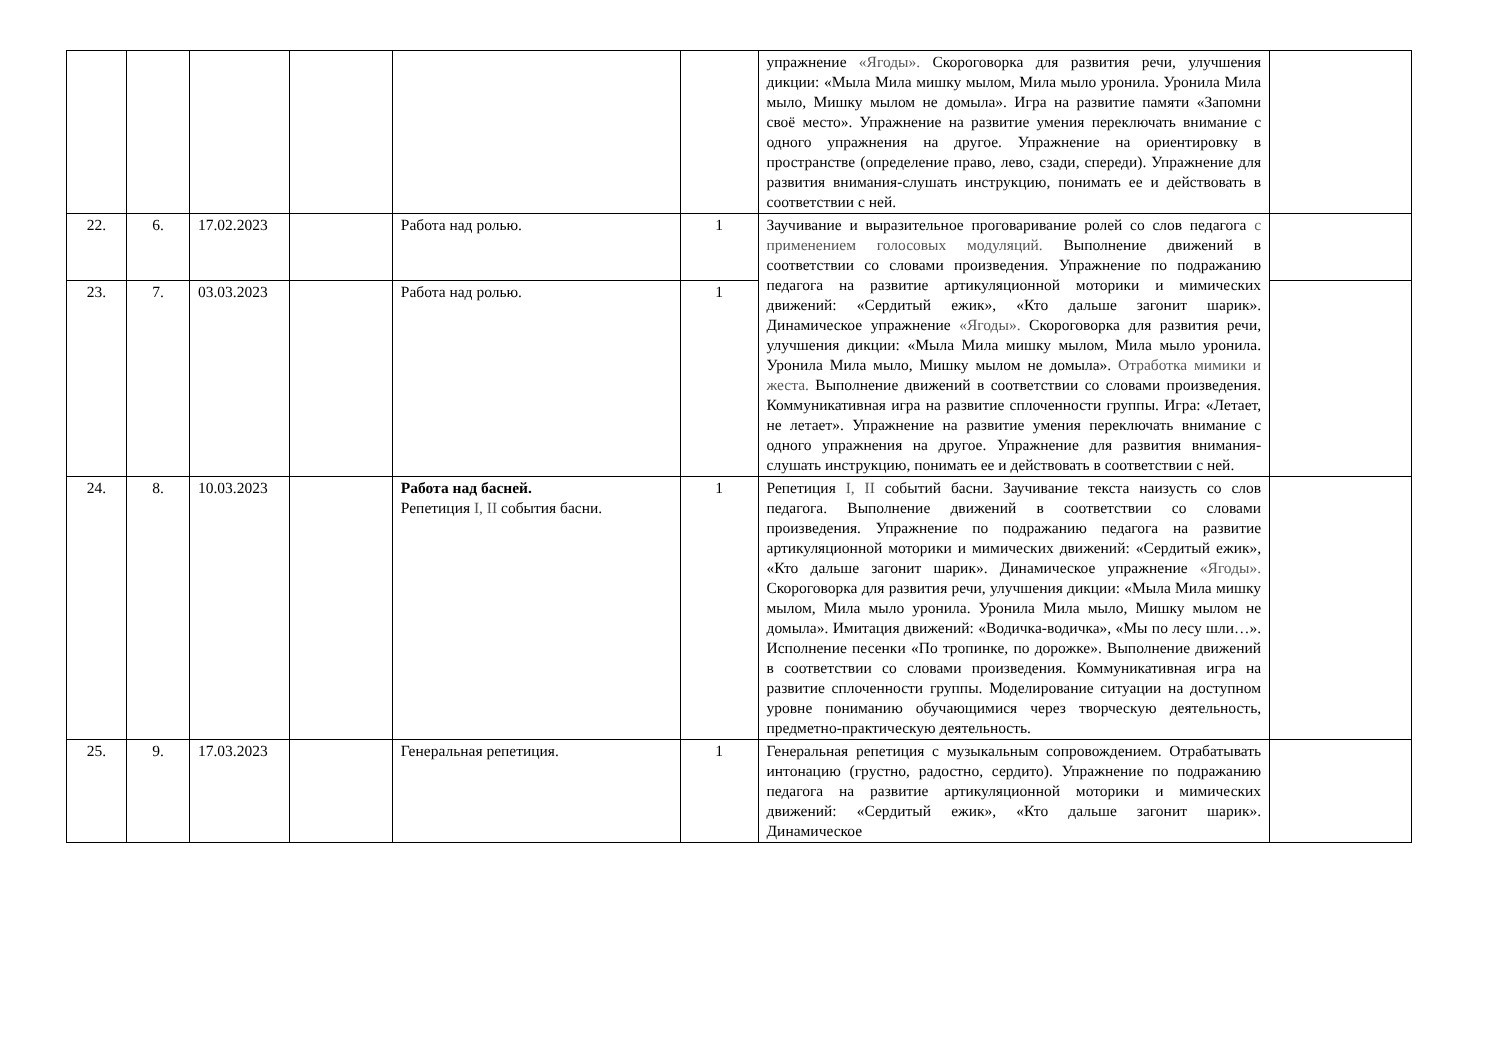| | | | | | | упражнение «Ягоды». Скороговорка для развития речи, улучшения дикции: «Мыла Мила мишку мылом, Мила мыло уронила. Уронила Мила мыло, Мишку мылом не домыла». Игра на развитие памяти «Запомни своё место». Упражнение на развитие умения переключать внимание с одного упражнения на другое. Упражнение на ориентировку в пространстве (определение право, лево, сзади, спереди). Упражнение для развития внимания-слушать инструкцию, понимать ее и действовать в соответствии с ней. | |
| 22. | 6. | 17.02.2023 | | Работа над ролью. | 1 | Заучивание и выразительное проговаривание ролей со слов педагога с применением голосовых модуляций. Выполнение движений в соответствии со словами произведения. Упражнение по подражанию педагога на развитие артикуляционной моторики и мимических движений: «Сердитый ежик», «Кто дальше загонит шарик». Динамическое упражнение «Ягоды». Скороговорка для развития речи, улучшения дикции: «Мыла Мила мишку мылом, Мила мыло уронила. Уронила Мила мыло, Мишку мылом не домыла». Отработка мимики и жеста. Выполнение движений в соответствии со словами произведения. Коммуникативная игра на развитие сплоченности группы. Игра: «Летает, не летает». Упражнение на развитие умения переключать внимание с одного упражнения на другое. Упражнение для развития внимания-слушать инструкцию, понимать ее и действовать в соответствии с ней. | |
| 23. | 7. | 03.03.2023 | | Работа над ролью. | 1 | | |
| 24. | 8. | 10.03.2023 | | Работа над басней. Репетиция I, II события басни. | 1 | Репетиция I, II событий басни. Заучивание текста наизусть со слов педагога. Выполнение движений в соответствии со словами произведения. Упражнение по подражанию педагога на развитие артикуляционной моторики и мимических движений: «Сердитый ежик», «Кто дальше загонит шарик». Динамическое упражнение «Ягоды». Скороговорка для развития речи, улучшения дикции: «Мыла Мила мишку мылом, Мила мыло уронила. Уронила Мила мыло, Мишку мылом не домыла». Имитация движений: «Водичка-водичка», «Мы по лесу шли…». Исполнение песенки «По тропинке, по дорожке». Выполнение движений в соответствии со словами произведения. Коммуникативная игра на развитие сплоченности группы. Моделирование ситуации на доступном уровне пониманию обучающимися через творческую деятельность, предметно-практическую деятельность. | |
| 25. | 9. | 17.03.2023 | | Генеральная репетиция. | 1 | Генеральная репетиция с музыкальным сопровождением. Отрабатывать интонацию (грустно, радостно, сердито). Упражнение по подражанию педагога на развитие артикуляционной моторики и мимических движений: «Сердитый ежик», «Кто дальше загонит шарик». Динамическое | |